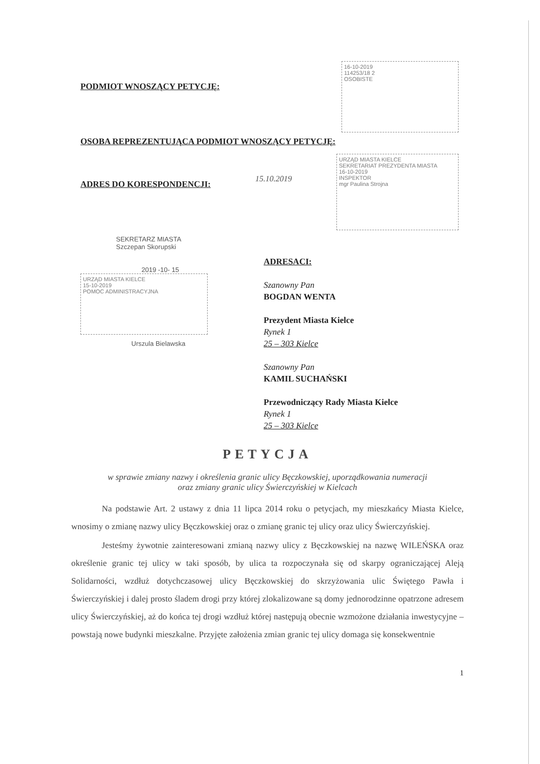PODMIOT WNOSZĄCY PETYCJĘ:
16-10-2019
114253/18 2
OSOBISTE
OSOBA REPREZENTUJĄCA PODMIOT WNOSZĄCY PETYCJĘ:
ADRES DO KORESPONDENCJI:
15.10.2019
URZĄD MIASTA KIELCE
SEKRETARIAT PREZYDENTA MIASTA
16-10-2019
INSPEKTOR
mgr Paulina Strojna
SEKRETARZ MIASTA
Szczepan Skorupski
2019 -10- 15
URZĄD MIASTA KIELCE
15-10-2019
POMOC ADMINISTRACYJNA
Urszula Bielawska
ADRESACI:
Szanowny Pan
BOGDAN WENTA
Prezydent Miasta Kielce
Rynek 1
25 – 303 Kielce
Szanowny Pan
KAMIL SUCHAŃSKI
Przewodniczący Rady Miasta Kielce
Rynek 1
25 – 303 Kielce
PETYCJA
w sprawie zmiany nazwy i określenia granic ulicy Bęczkowskiej, uporządkowania numeracji
oraz zmiany granic ulicy Świerczyńskiej w Kielcach
Na podstawie Art. 2 ustawy z dnia 11 lipca 2014 roku o petycjach, my mieszkańcy Miasta Kielce, wnosimy o zmianę nazwy ulicy Bęczkowskiej oraz o zmianę granic tej ulicy oraz ulicy Świerczyńskiej.
Jesteśmy żywotnie zainteresowani zmianą nazwy ulicy z Bęczkowskiej na nazwę WILEŃSKA oraz określenie granic tej ulicy w taki sposób, by ulica ta rozpoczynała się od skarpy ograniczającej Aleją Solidarności, wzdłuż dotychczasowej ulicy Bęczkowskiej do skrzyżowania ulic Świętego Pawła i Świerczyńskiej i dalej prosto śladem drogi przy której zlokalizowane są domy jednorodzinne opatrzone adresem ulicy Świerczyńskiej, aż do końca tej drogi wzdłuż której następują obecnie wzmożone działania inwestycyjne – powstają nowe budynki mieszkalne. Przyjęte założenia zmian granic tej ulicy domaga się konsekwentnie
1